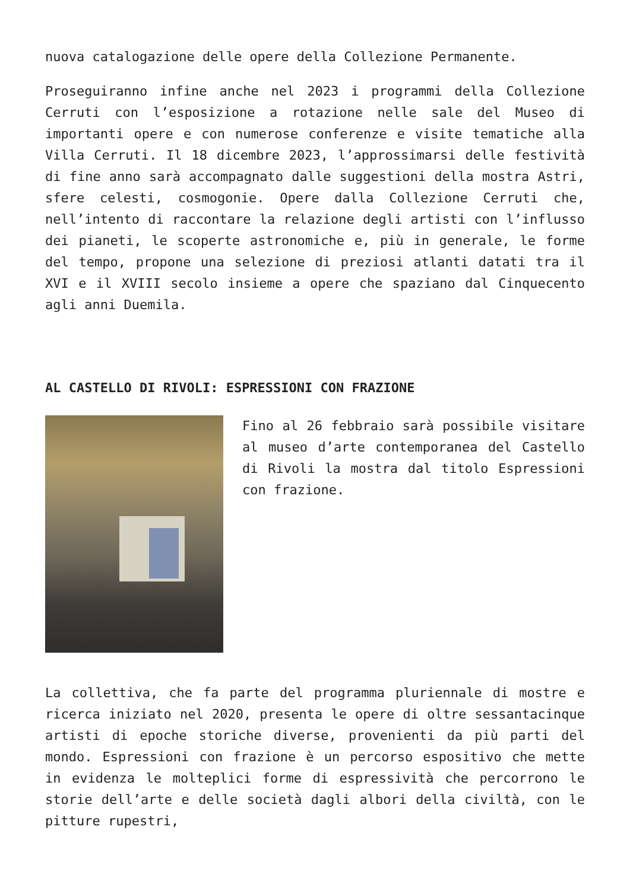nuova catalogazione delle opere della Collezione Permanente.
Proseguiranno infine anche nel 2023 i programmi della Collezione Cerruti con l’esposizione a rotazione nelle sale del Museo di importanti opere e con numerose conferenze e visite tematiche alla Villa Cerruti. Il 18 dicembre 2023, l’approssimarsi delle festività di fine anno sarà accompagnato dalle suggestioni della mostra Astri, sfere celesti, cosmogonie. Opere dalla Collezione Cerruti che, nell’intento di raccontare la relazione degli artisti con l’influsso dei pianeti, le scoperte astronomiche e, più in generale, le forme del tempo, propone una selezione di preziosi atlanti datati tra il XVI e il XVIII secolo insieme a opere che spaziano dal Cinquecento agli anni Duemila.
AL CASTELLO DI RIVOLI: ESPRESSIONI CON FRAZIONE
Fino al 26 febbraio sarà possibile visitare al museo d’arte contemporanea del Castello di Rivoli la mostra dal titolo Espressioni con frazione.
La collettiva, che fa parte del programma pluriennale di mostre e ricerca iniziato nel 2020, presenta le opere di oltre sessantacinque artisti di epoche storiche diverse, provenienti da più parti del mondo. Espressioni con frazione è un percorso espositivo che mette in evidenza le molteplici forme di espressività che percorrono le storie dell’arte e delle società dagli albori della civiltà, con le pitture rupestri,